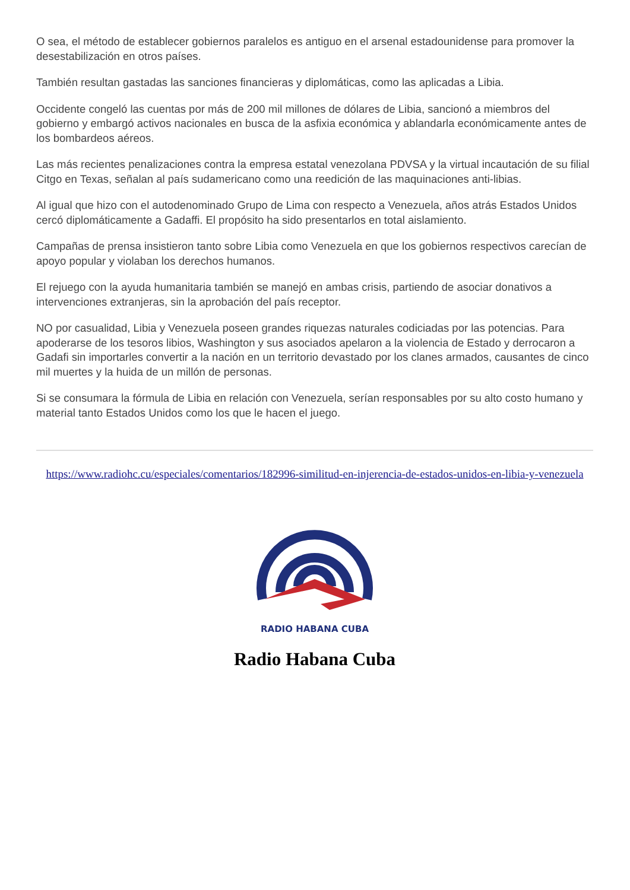O sea, el método de establecer gobiernos paralelos es antiguo en el arsenal estadounidense para promover la desestabilización en otros países.
También resultan gastadas las sanciones financieras y diplomáticas, como las aplicadas a Libia.
Occidente congeló las cuentas por más de 200 mil millones de dólares de Libia, sancionó a miembros del gobierno y embargó activos nacionales en busca de la asfixia económica y ablandarla económicamente antes de los bombardeos aéreos.
Las más recientes penalizaciones contra la empresa estatal venezolana PDVSA y la virtual incautación de su filial Citgo en Texas, señalan al país sudamericano como una reedición de las maquinaciones anti-libias.
Al igual que hizo con el autodenominado Grupo de Lima con respecto a Venezuela, años atrás Estados Unidos cercó diplomáticamente a Gadaffi. El propósito ha sido presentarlos en total aislamiento.
Campañas de prensa insistieron tanto sobre Libia como Venezuela en que los gobiernos respectivos carecían de apoyo popular y violaban los derechos humanos.
El rejuego con la ayuda humanitaria también se manejó en ambas crisis, partiendo de asociar donativos a intervenciones extranjeras, sin la aprobación del país receptor.
NO por casualidad, Libia y Venezuela poseen grandes riquezas naturales codiciadas por las potencias. Para apoderarse de los tesoros libios, Washington y sus asociados apelaron a la violencia de Estado y derrocaron a Gadafi sin importarles convertir a la nación en un territorio devastado por los clanes armados, causantes de cinco mil muertes y la huida de un millón de personas.
Si se consumara la fórmula de Libia en relación con Venezuela, serían responsables por su alto costo humano y material tanto Estados Unidos como los que le hacen el juego.
https://www.radiohc.cu/especiales/comentarios/182996-similitud-en-injerencia-de-estados-unidos-en-libia-y-venezuela
RADIO HABANA CUBA
Radio Habana Cuba